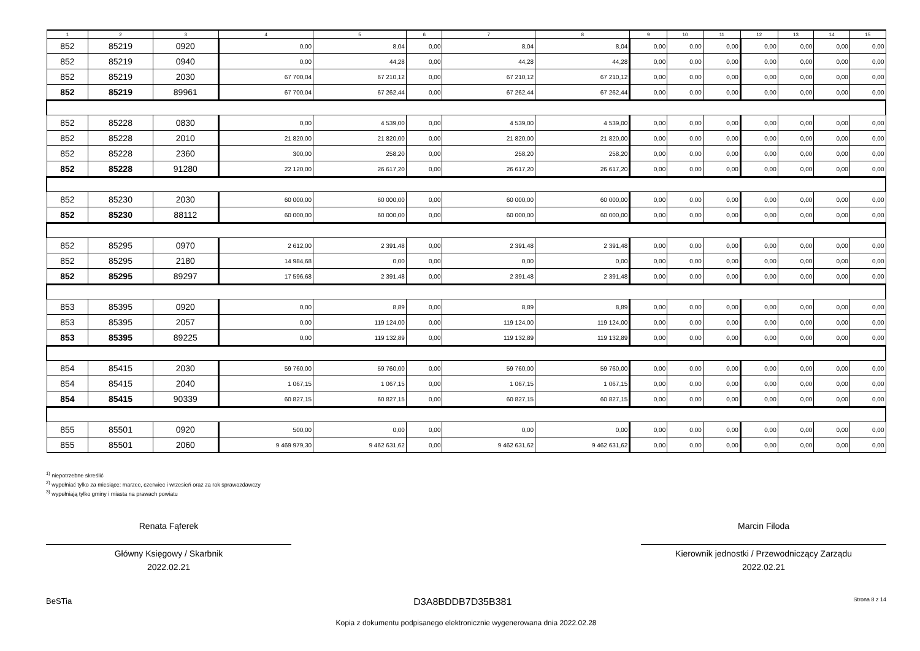| 1 | 2 | 3 | 4 | 5 | 6 | 7 | 8 | 9 | 10 | 11 | 12 | 13 | 14 | 15 |
| --- | --- | --- | --- | --- | --- | --- | --- | --- | --- | --- | --- | --- | --- | --- |
| 852 | 85219 | 0920 | 0,00 | 8,04 | 0,00 | 8,04 | 8,04 | 0,00 | 0,00 | 0,00 | 0,00 | 0,00 | 0,00 | 0,00 |
| 852 | 85219 | 0940 | 0,00 | 44,28 | 0,00 | 44,28 | 44,28 | 0,00 | 0,00 | 0,00 | 0,00 | 0,00 | 0,00 | 0,00 |
| 852 | 85219 | 2030 | 67 700,04 | 67 210,12 | 0,00 | 67 210,12 | 67 210,12 | 0,00 | 0,00 | 0,00 | 0,00 | 0,00 | 0,00 | 0,00 |
| 852 | 85219 | 89961 | 67 700,04 | 67 262,44 | 0,00 | 67 262,44 | 67 262,44 | 0,00 | 0,00 | 0,00 | 0,00 | 0,00 | 0,00 | 0,00 |
| 852 | 85228 | 0830 | 0,00 | 4 539,00 | 0,00 | 4 539,00 | 4 539,00 | 0,00 | 0,00 | 0,00 | 0,00 | 0,00 | 0,00 | 0,00 |
| 852 | 85228 | 2010 | 21 820,00 | 21 820,00 | 0,00 | 21 820,00 | 21 820,00 | 0,00 | 0,00 | 0,00 | 0,00 | 0,00 | 0,00 | 0,00 |
| 852 | 85228 | 2360 | 300,00 | 258,20 | 0,00 | 258,20 | 258,20 | 0,00 | 0,00 | 0,00 | 0,00 | 0,00 | 0,00 | 0,00 |
| 852 | 85228 | 91280 | 22 120,00 | 26 617,20 | 0,00 | 26 617,20 | 26 617,20 | 0,00 | 0,00 | 0,00 | 0,00 | 0,00 | 0,00 | 0,00 |
| 852 | 85230 | 2030 | 60 000,00 | 60 000,00 | 0,00 | 60 000,00 | 60 000,00 | 0,00 | 0,00 | 0,00 | 0,00 | 0,00 | 0,00 | 0,00 |
| 852 | 85230 | 88112 | 60 000,00 | 60 000,00 | 0,00 | 60 000,00 | 60 000,00 | 0,00 | 0,00 | 0,00 | 0,00 | 0,00 | 0,00 | 0,00 |
| 852 | 85295 | 0970 | 2 612,00 | 2 391,48 | 0,00 | 2 391,48 | 2 391,48 | 0,00 | 0,00 | 0,00 | 0,00 | 0,00 | 0,00 | 0,00 |
| 852 | 85295 | 2180 | 14 984,68 | 0,00 | 0,00 | 0,00 | 0,00 | 0,00 | 0,00 | 0,00 | 0,00 | 0,00 | 0,00 | 0,00 |
| 852 | 85295 | 89297 | 17 596,68 | 2 391,48 | 0,00 | 2 391,48 | 2 391,48 | 0,00 | 0,00 | 0,00 | 0,00 | 0,00 | 0,00 | 0,00 |
| 853 | 85395 | 0920 | 0,00 | 8,89 | 0,00 | 8,89 | 8,89 | 0,00 | 0,00 | 0,00 | 0,00 | 0,00 | 0,00 | 0,00 |
| 853 | 85395 | 2057 | 0,00 | 119 124,00 | 0,00 | 119 124,00 | 119 124,00 | 0,00 | 0,00 | 0,00 | 0,00 | 0,00 | 0,00 | 0,00 |
| 853 | 85395 | 89225 | 0,00 | 119 132,89 | 0,00 | 119 132,89 | 119 132,89 | 0,00 | 0,00 | 0,00 | 0,00 | 0,00 | 0,00 | 0,00 |
| 854 | 85415 | 2030 | 59 760,00 | 59 760,00 | 0,00 | 59 760,00 | 59 760,00 | 0,00 | 0,00 | 0,00 | 0,00 | 0,00 | 0,00 | 0,00 |
| 854 | 85415 | 2040 | 1 067,15 | 1 067,15 | 0,00 | 1 067,15 | 1 067,15 | 0,00 | 0,00 | 0,00 | 0,00 | 0,00 | 0,00 | 0,00 |
| 854 | 85415 | 90339 | 60 827,15 | 60 827,15 | 0,00 | 60 827,15 | 60 827,15 | 0,00 | 0,00 | 0,00 | 0,00 | 0,00 | 0,00 | 0,00 |
| 855 | 85501 | 0920 | 500,00 | 0,00 | 0,00 | 0,00 | 0,00 | 0,00 | 0,00 | 0,00 | 0,00 | 0,00 | 0,00 | 0,00 |
| 855 | 85501 | 2060 | 9 469 979,30 | 9 462 631,62 | 0,00 | 9 462 631,62 | 9 462 631,62 | 0,00 | 0,00 | 0,00 | 0,00 | 0,00 | 0,00 | 0,00 |
<sup>1)</sup> niepotrzebne skreślić
<sup>2)</sup> wypełniać tylko za miesiące: marzec, czerwiec i wrzesień oraz za rok sprawozdawczy
<sup>3)</sup> wypełniają tylko gminy i miasta na prawach powiatu
Renata Fąferek
Główny Księgowy / Skarbnik
2022.02.21
Marcin Filoda
Kierownik jednostki / Przewodniczący Zarządu
2022.02.21
BeSTia D3A8BDDB7D35B381 Strona 8 z 14
Kopia z dokumentu podpisanego elektronicznie wygenerowana dnia 2022.02.28